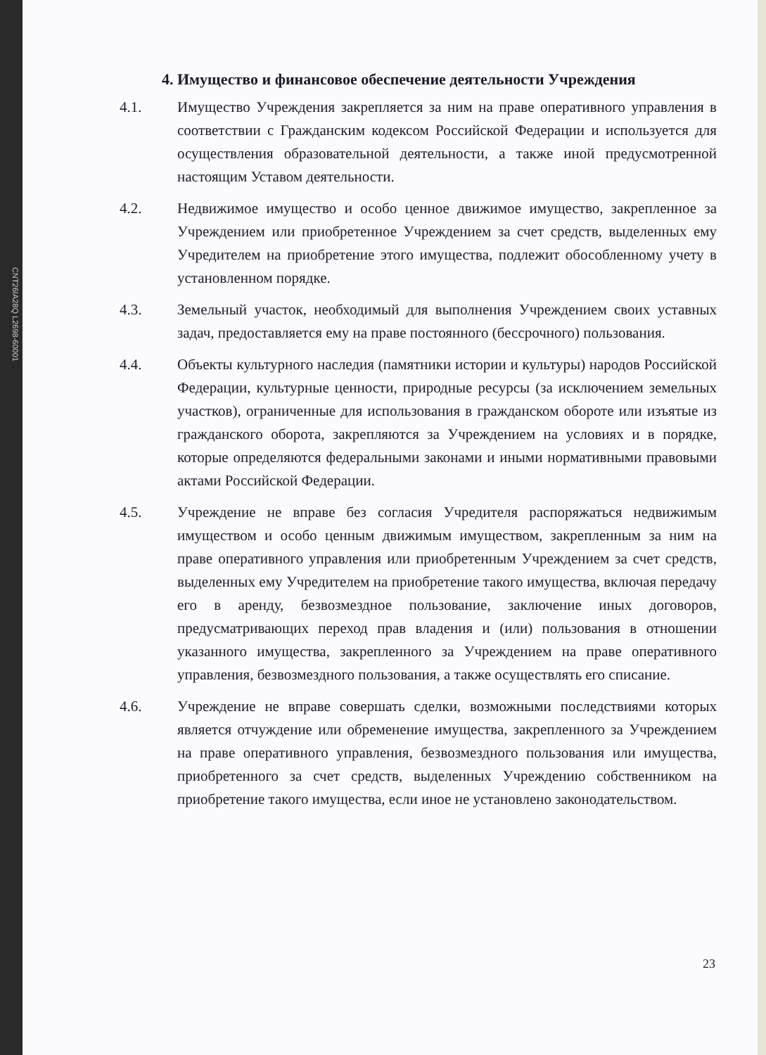CNT26IA28Q L2698-60001
4. Имущество и финансовое обеспечение деятельности Учреждения
4.1. Имущество Учреждения закрепляется за ним на праве оперативного управления в соответствии с Гражданским кодексом Российской Федерации и используется для осуществления образовательной деятельности, а также иной предусмотренной настоящим Уставом деятельности.
4.2. Недвижимое имущество и особо ценное движимое имущество, закрепленное за Учреждением или приобретенное Учреждением за счет средств, выделенных ему Учредителем на приобретение этого имущества, подлежит обособленному учету в установленном порядке.
4.3. Земельный участок, необходимый для выполнения Учреждением своих уставных задач, предоставляется ему на праве постоянного (бессрочного) пользования.
4.4. Объекты культурного наследия (памятники истории и культуры) народов Российской Федерации, культурные ценности, природные ресурсы (за исключением земельных участков), ограниченные для использования в гражданском обороте или изъятые из гражданского оборота, закрепляются за Учреждением на условиях и в порядке, которые определяются федеральными законами и иными нормативными правовыми актами Российской Федерации.
4.5. Учреждение не вправе без согласия Учредителя распоряжаться недвижимым имуществом и особо ценным движимым имуществом, закрепленным за ним на праве оперативного управления или приобретенным Учреждением за счет средств, выделенных ему Учредителем на приобретение такого имущества, включая передачу его в аренду, безвозмездное пользование, заключение иных договоров, предусматривающих переход прав владения и (или) пользования в отношении указанного имущества, закрепленного за Учреждением на праве оперативного управления, безвозмездного пользования, а также осуществлять его списание.
4.6. Учреждение не вправе совершать сделки, возможными последствиями которых является отчуждение или обременение имущества, закрепленного за Учреждением на праве оперативного управления, безвозмездного пользования или имущества, приобретенного за счет средств, выделенных Учреждению собственником на приобретение такого имущества, если иное не установлено законодательством.
23